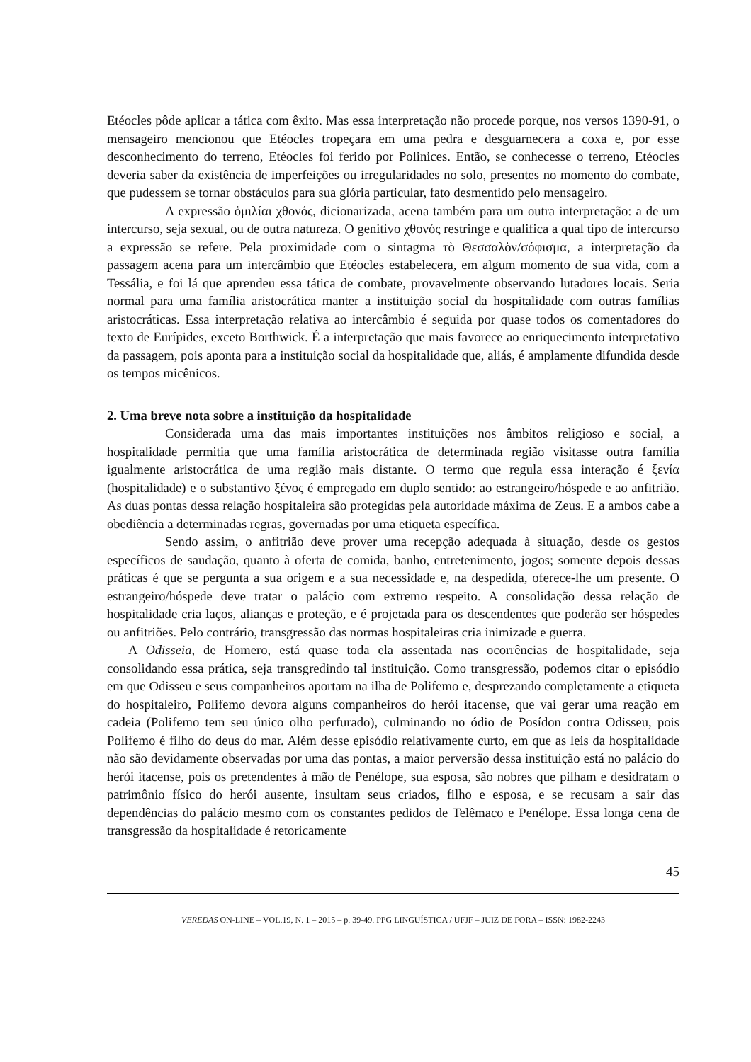Etéocles pôde aplicar a tática com êxito. Mas essa interpretação não procede porque, nos versos 1390-91, o mensageiro mencionou que Etéocles tropeçara em uma pedra e desguarnecera a coxa e, por esse desconhecimento do terreno, Etéocles foi ferido por Polinices. Então, se conhecesse o terreno, Etéocles deveria saber da existência de imperfeições ou irregularidades no solo, presentes no momento do combate, que pudessem se tornar obstáculos para sua glória particular, fato desmentido pelo mensageiro.
A expressão ὁμιλίαι χθονός, dicionarizada, acena também para um outra interpretação: a de um intercurso, seja sexual, ou de outra natureza. O genitivo χθονός restringe e qualifica a qual tipo de intercurso a expressão se refere. Pela proximidade com o sintagma τὸ Θεσσαλὸν/σόφισμα, a interpretação da passagem acena para um intercâmbio que Etéocles estabelecera, em algum momento de sua vida, com a Tessália, e foi lá que aprendeu essa tática de combate, provavelmente observando lutadores locais. Seria normal para uma família aristocrática manter a instituição social da hospitalidade com outras famílias aristocráticas. Essa interpretação relativa ao intercâmbio é seguida por quase todos os comentadores do texto de Eurípides, exceto Borthwick. É a interpretação que mais favorece ao enriquecimento interpretativo da passagem, pois aponta para a instituição social da hospitalidade que, aliás, é amplamente difundida desde os tempos micênicos.
2. Uma breve nota sobre a instituição da hospitalidade
Considerada uma das mais importantes instituições nos âmbitos religioso e social, a hospitalidade permitia que uma família aristocrática de determinada região visitasse outra família igualmente aristocrática de uma região mais distante. O termo que regula essa interação é ξενία (hospitalidade) e o substantivo ξένος é empregado em duplo sentido: ao estrangeiro/hóspede e ao anfitrião. As duas pontas dessa relação hospitaleira são protegidas pela autoridade máxima de Zeus. E a ambos cabe a obediência a determinadas regras, governadas por uma etiqueta específica.
Sendo assim, o anfitrião deve prover uma recepção adequada à situação, desde os gestos específicos de saudação, quanto à oferta de comida, banho, entretenimento, jogos; somente depois dessas práticas é que se pergunta a sua origem e a sua necessidade e, na despedida, oferece-lhe um presente. O estrangeiro/hóspede deve tratar o palácio com extremo respeito. A consolidação dessa relação de hospitalidade cria laços, alianças e proteção, e é projetada para os descendentes que poderão ser hóspedes ou anfitriões. Pelo contrário, transgressão das normas hospitaleiras cria inimizade e guerra.
A Odisseia, de Homero, está quase toda ela assentada nas ocorrências de hospitalidade, seja consolidando essa prática, seja transgredindo tal instituição. Como transgressão, podemos citar o episódio em que Odisseu e seus companheiros aportam na ilha de Polifemo e, desprezando completamente a etiqueta do hospitaleiro, Polifemo devora alguns companheiros do herói itacense, que vai gerar uma reação em cadeia (Polifemo tem seu único olho perfurado), culminando no ódio de Posídon contra Odisseu, pois Polifemo é filho do deus do mar. Além desse episódio relativamente curto, em que as leis da hospitalidade não são devidamente observadas por uma das pontas, a maior perversão dessa instituição está no palácio do herói itacense, pois os pretendentes à mão de Penélope, sua esposa, são nobres que pilham e desidratam o patrimônio físico do herói ausente, insultam seus criados, filho e esposa, e se recusam a sair das dependências do palácio mesmo com os constantes pedidos de Telêmaco e Penélope. Essa longa cena de transgressão da hospitalidade é retoricamente
45
VEREDAS ON-LINE – VOL.19, N. 1 – 2015 – p. 39-49. PPG LINGUÍSTICA / UFJF – JUIZ DE FORA – ISSN: 1982-2243